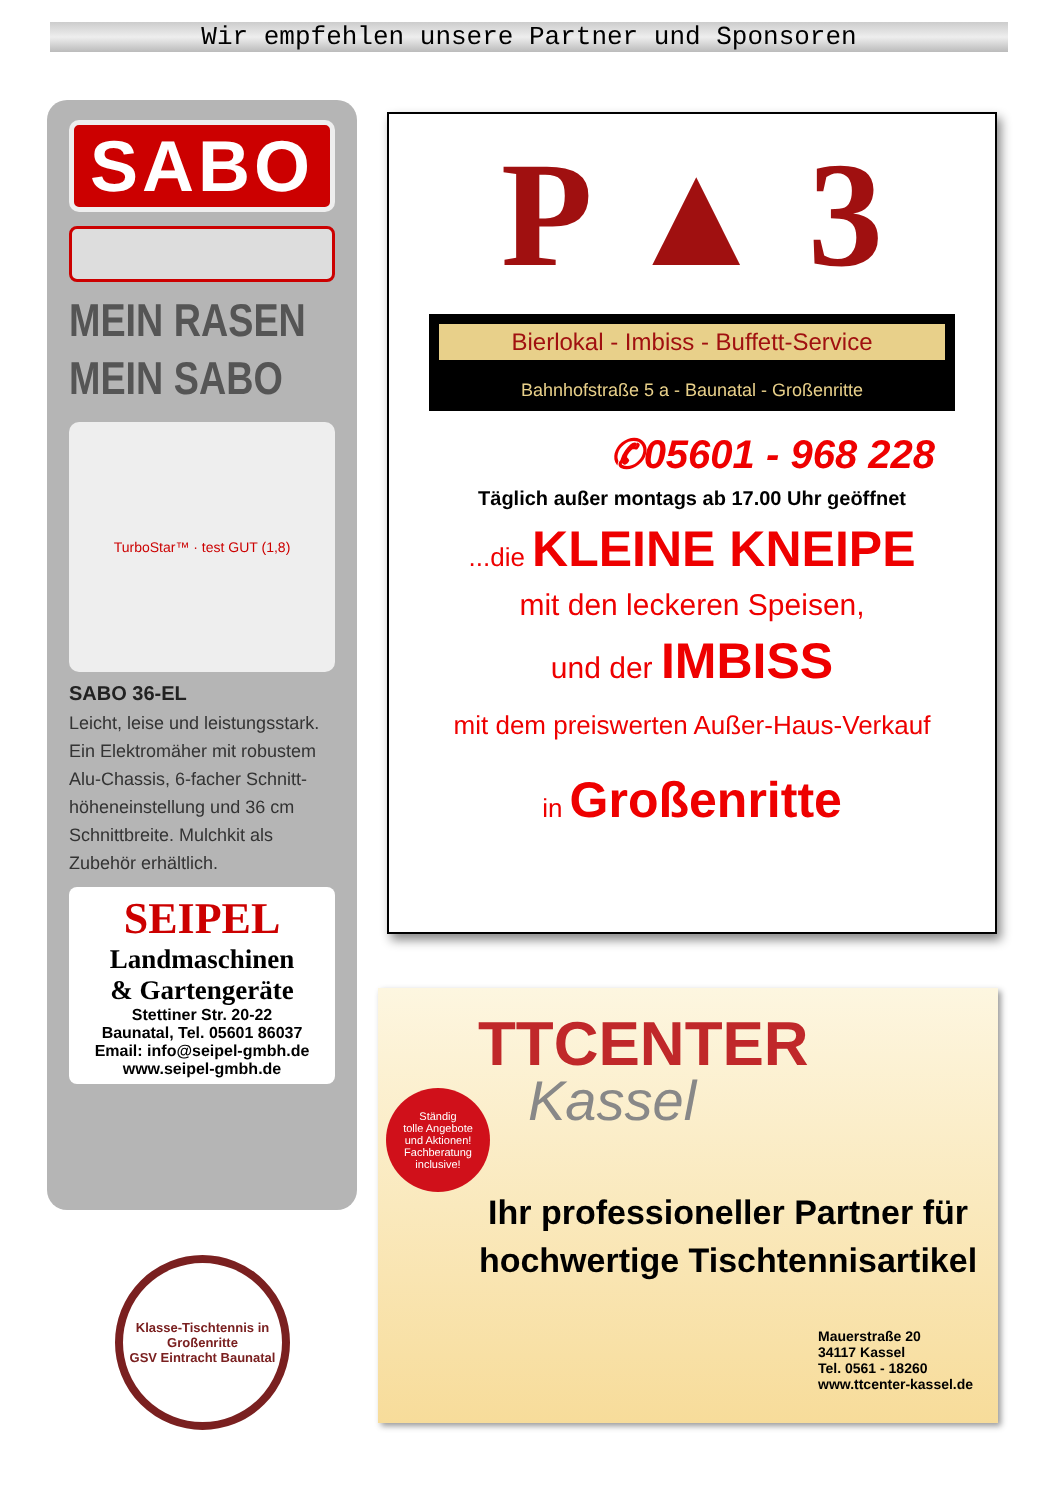Wir empfehlen unsere Partner und Sponsoren
SABO
MEIN RASEN
MEIN SABO
TurboStar™ · test GUT (1,8)
SABO 36-EL
Leicht, leise und leistungsstark. Ein Elektromäher mit robustem Alu-Chassis, 6-facher Schnitt-höheneinstellung und 36 cm Schnittbreite. Mulchkit als Zubehör erhältlich.
SEIPEL
Landmaschinen
& Gartengeräte
Stettiner Str. 20-22
Baunatal, Tel. 05601 86037
Email: info@seipel-gmbh.de
www.seipel-gmbh.de
P ▲ 3
Bierlokal - Imbiss - Buffett-Service
Bahnhofstraße 5 a - Baunatal - Großenritte
✆05601 - 968 228
Täglich außer montags ab 17.00 Uhr geöffnet
...die KLEINE KNEIPE
mit den leckeren Speisen,
und der IMBISS
mit dem preiswerten Außer-Haus-Verkauf
in Großenritte
TTCENTER
Kassel
Ständig
tolle Angebote
und Aktionen!
Fachberatung
inclusive!
Ihr professioneller Partner für hochwertige Tischtennisartikel
Mauerstraße 20
34117 Kassel
Tel. 0561 - 18260
www.ttcenter-kassel.de
Klasse-Tischtennis in Großenritte
GSV Eintracht Baunatal